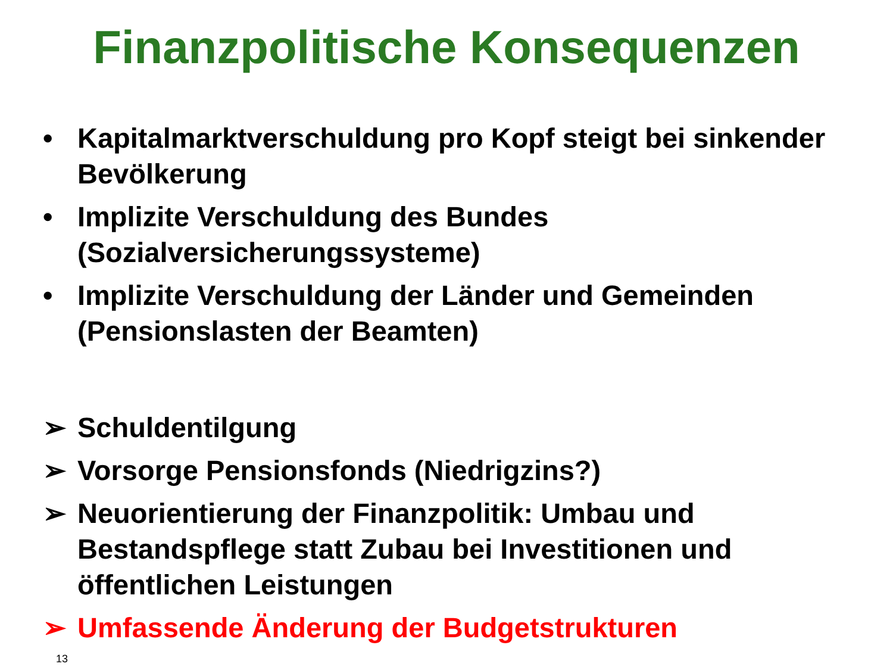Finanzpolitische Konsequenzen
• Kapitalmarktverschuldung pro Kopf steigt bei sinkender Bevölkerung
• Implizite Verschuldung des Bundes (Sozialversicherungssysteme)
• Implizite Verschuldung der Länder und Gemeinden (Pensionslasten der Beamten)
➢ Schuldentilgung
➢ Vorsorge Pensionsfonds (Niedrigzins?)
➢ Neuorientierung der Finanzpolitik: Umbau und Bestandspflege statt Zubau bei Investitionen und öffentlichen Leistungen
➢ Umfassende Änderung der Budgetstrukturen
13